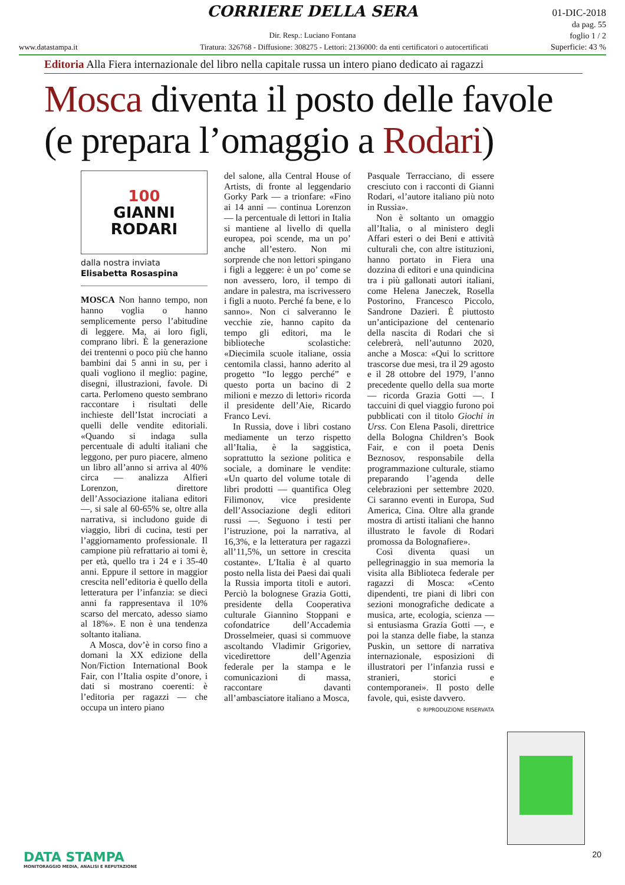CORRIERE DELLA SERA
01-DIC-2018
da pag. 55
foglio 1 / 2
Superficie: 43 %
Dir. Resp.: Luciano Fontana
www.datastampa.it Tiratura: 326768 - Diffusione: 308275 - Lettori: 2136000: da enti certificatori o autocertificati
Editoria Alla Fiera internazionale del libro nella capitale russa un intero piano dedicato ai ragazzi
Mosca diventa il posto delle favole (e prepara l’omaggio a Rodari)
100
GIANNI
RODARI
dalla nostra inviata
Elisabetta Rosaspina
MOSCA Non hanno tempo, non hanno voglia o hanno semplicemente perso l’abitudine di leggere. Ma, ai loro figli, comprano libri. È la generazione dei trentenni o poco più che hanno bambini dai 5 anni in su, per i quali vogliono il meglio: pagine, disegni, illustrazioni, favole. Di carta. Perlomeno questo sembrano raccontare i risultati delle inchieste dell’Istat incrociati a quelli delle vendite editoriali. «Quando si indaga sulla percentuale di adulti italiani che leggono, per puro piacere, almeno un libro all’anno si arriva al 40% circa — analizza Alfieri Lorenzon, direttore dell’Associazione italiana editori —, si sale al 60-65% se, oltre alla narrativa, si includono guide di viaggio, libri di cucina, testi per l’aggiornamento professionale. Il campione più refrattario ai tomi è, per età, quello tra i 24 e i 35-40 anni. Eppure il settore in maggior crescita nell’editoria è quello della letteratura per l’infanzia: se dieci anni fa rappresentava il 10% scarso del mercato, adesso siamo al 18%». E non è una tendenza soltanto italiana.
A Mosca, dov’è in corso fino a domani la XX edizione della Non/Fiction International Book Fair, con l’Italia ospite d’onore, i dati si mostrano coerenti: è l’editoria per ragazzi — che occupa un intero piano
del salone, alla Central House of Artists, di fronte al leggendario Gorky Park — a trionfare: «Fino ai 14 anni — continua Lorenzon — la percentuale di lettori in Italia si mantiene al livello di quella europea, poi scende, ma un po’ anche all’estero. Non mi sorprende che non lettori spingano i figli a leggere: è un po’ come se non avessero, loro, il tempo di andare in palestra, ma iscrivessero i figli a nuoto. Perché fa bene, e lo sanno». Non ci salveranno le vecchie zie, hanno capito da tempo gli editori, ma le biblioteche scolastiche: «Diecimila scuole italiane, ossia centomila classi, hanno aderito al progetto “Io leggo perché” e questo porta un bacino di 2 milioni e mezzo di lettori» ricorda il presidente dell’Aie, Ricardo Franco Levi.
In Russia, dove i libri costano mediamente un terzo rispetto all’Italia, è la saggistica, soprattutto la sezione politica e sociale, a dominare le vendite: «Un quarto del volume totale di libri prodotti — quantifica Oleg Filimonov, vice presidente dell’Associazione degli editori russi —. Seguono i testi per l’istruzione, poi la narrativa, al 16,3%, e la letteratura per ragazzi all’11,5%, un settore in crescita costante». L’Italia è al quarto posto nella lista dei Paesi dai quali la Russia importa titoli e autori. Perciò la bolognese Grazia Gotti, presidente della Cooperativa culturale Giannino Stoppani e cofondatrice dell’Accademia Drosselmeier, quasi si commuove ascoltando Vladimir Grigoriev, vicedirettore dell’Agenzia federale per la stampa e le comunicazioni di massa, raccontare davanti all’ambasciatore italiano a Mosca,
Pasquale Terracciano, di essere cresciuto con i racconti di Gianni Rodari, «l’autore italiano più noto in Russia».
Non è soltanto un omaggio all’Italia, o al ministero degli Affari esteri o dei Beni e attività culturali che, con altre istituzioni, hanno portato in Fiera una dozzina di editori e una quindicina tra i più gallonati autori italiani, come Helena Janeczek, Rosella Postorino, Francesco Piccolo, Sandrone Dazieri. È piuttosto un’anticipazione del centenario della nascita di Rodari che si celebrerà, nell’autunno 2020, anche a Mosca: «Qui lo scrittore trascorse due mesi, tra il 29 agosto e il 28 ottobre del 1979, l’anno precedente quello della sua morte — ricorda Grazia Gotti —. I taccuini di quel viaggio furono poi pubblicati con il titolo Giochi in Urss. Con Elena Pasoli, direttrice della Bologna Children’s Book Fair, e con il poeta Denis Beznosov, responsabile della programmazione culturale, stiamo preparando l’agenda delle celebrazioni per settembre 2020. Ci saranno eventi in Europa, Sud America, Cina. Oltre alla grande mostra di artisti italiani che hanno illustrato le favole di Rodari promossa da Bolognafiere».
Così diventa quasi un pellegrinaggio in sua memoria la visita alla Biblioteca federale per ragazzi di Mosca: «Cento dipendenti, tre piani di libri con sezioni monografiche dedicate a musica, arte, ecologia, scienza — si entusiasma Grazia Gotti —, e poi la stanza delle fiabe, la stanza Puskin, un settore di narrativa internazionale, esposizioni di illustratori per l’infanzia russi e stranieri, storici e contemporanei». Il posto delle favole, qui, esiste davvero.
© RIPRODUZIONE RISERVATA
DATA STAMPA
MONITORAGGIO MEDIA, ANALISI E REPUTAZIONE
20